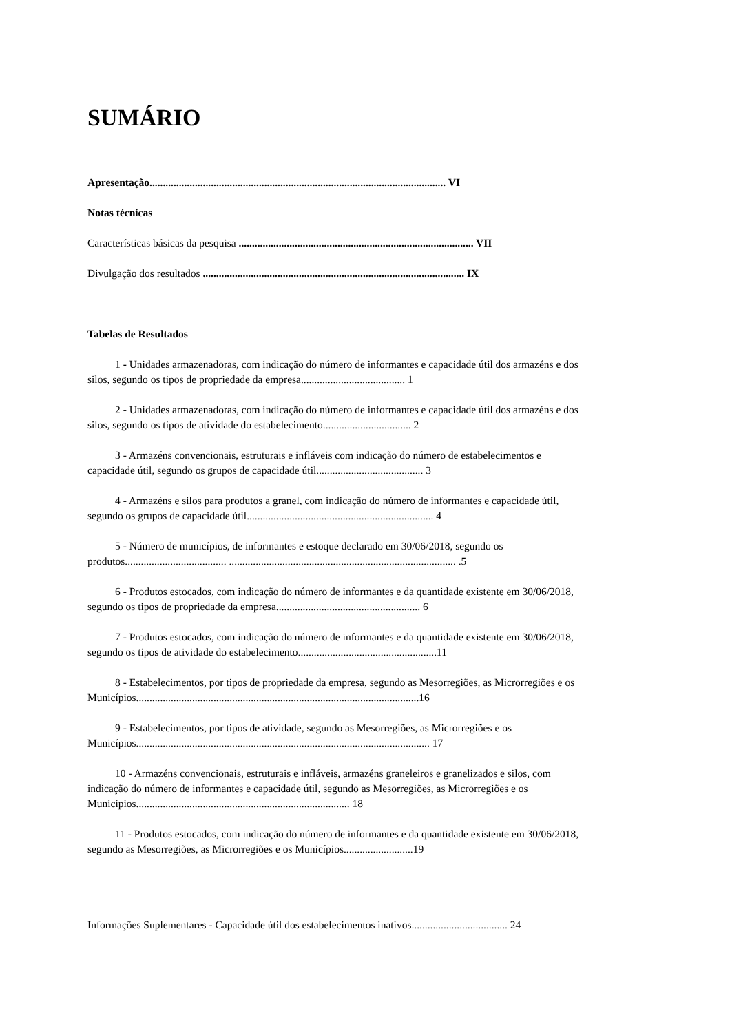SUMÁRIO
Apresentação............................................................................................................... VI
Notas técnicas
Características básicas da pesquisa ........................................................................................ VII
Divulgação dos resultados .................................................................................................. IX
Tabelas de Resultados
1 - Unidades armazenadoras, com indicação do número de informantes e capacidade útil dos armazéns e dos silos, segundo os tipos de propriedade da empresa....................................... 1
2 - Unidades armazenadoras, com indicação do número de informantes e capacidade útil dos armazéns e dos silos, segundo os tipos de atividade do estabelecimento................................. 2
3 - Armazéns convencionais, estruturais e infláveis com indicação do número de estabelecimentos e capacidade útil, segundo os grupos de capacidade útil........................................ 3
4 - Armazéns e silos para produtos a granel, com indicação do número de informantes e capacidade útil, segundo os grupos de capacidade útil...................................................................... 4
5 - Número de municípios, de informantes e estoque declarado em 30/06/2018, segundo os produtos...................................... ..................................................................................... .5
6 - Produtos estocados, com indicação do número de informantes e da quantidade existente em 30/06/2018, segundo os tipos de propriedade da empresa...................................................... 6
7 - Produtos estocados, com indicação do número de informantes e da quantidade existente em 30/06/2018, segundo os tipos de atividade do estabelecimento....................................................11
8 - Estabelecimentos, por tipos de propriedade da empresa, segundo as Mesorregiões, as Microrregiões e os Municípios..........................................................................................................16
9 - Estabelecimentos, por tipos de atividade, segundo as Mesorregiões, as Microrregiões e os Municípios.............................................................................................................. 17
10 - Armazéns convencionais, estruturais e infláveis, armazéns graneleiros e granelizados e silos, com indicação do número de informantes e capacidade útil, segundo as Mesorregiões, as Microrregiões e os Municípios................................................................................ 18
11 - Produtos estocados, com indicação do número de informantes e da quantidade existente em 30/06/2018, segundo as Mesorregiões, as Microrregiões e os Municípios..........................19
Informações Suplementares - Capacidade útil dos estabelecimentos inativos.................................... 24